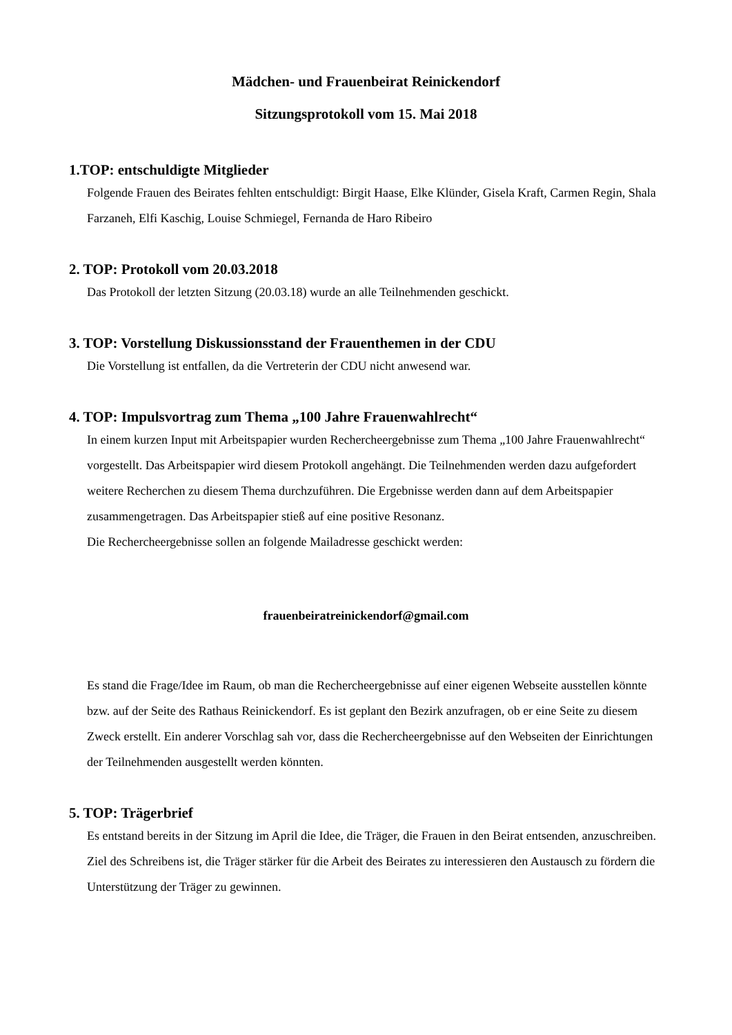Mädchen- und Frauenbeirat Reinickendorf
Sitzungsprotokoll vom 15. Mai 2018
1.TOP: entschuldigte Mitglieder
Folgende Frauen des Beirates fehlten entschuldigt: Birgit Haase, Elke Klünder, Gisela Kraft, Carmen Regin, Shala Farzaneh, Elfi Kaschig, Louise Schmiegel, Fernanda de Haro Ribeiro
2. TOP: Protokoll vom 20.03.2018
Das Protokoll der letzten Sitzung (20.03.18) wurde an alle Teilnehmenden geschickt.
3. TOP: Vorstellung Diskussionsstand der Frauenthemen in der CDU
Die Vorstellung ist entfallen, da die Vertreterin der CDU nicht anwesend war.
4. TOP: Impulsvortrag zum Thema „100 Jahre Frauenwahlrecht“
In einem kurzen Input mit Arbeitspapier wurden Rechercheergebnisse zum Thema „100 Jahre Frauenwahlrecht“ vorgestellt. Das Arbeitspapier wird diesem Protokoll angehängt. Die Teilnehmenden werden dazu aufgefordert weitere Recherchen zu diesem Thema durchzuführen. Die Ergebnisse werden dann auf dem Arbeitspapier zusammengetragen. Das Arbeitspapier stieß auf eine positive Resonanz.
Die Rechercheergebnisse sollen an folgende Mailadresse geschickt werden:
frauenbeiratreinickendorf@gmail.com
Es stand die Frage/Idee im Raum, ob man die Rechercheergebnisse auf einer eigenen Webseite ausstellen könnte bzw. auf der Seite des Rathaus Reinickendorf. Es ist geplant den Bezirk anzufragen, ob er eine Seite zu diesem Zweck erstellt. Ein anderer Vorschlag sah vor, dass die Rechercheergebnisse auf den Webseiten der Einrichtungen der Teilnehmenden ausgestellt werden könnten.
5. TOP: Trägerbrief
Es entstand bereits in der Sitzung im April die Idee, die Träger, die Frauen in den Beirat entsenden, anzuschreiben. Ziel des Schreibens ist, die Träger stärker für die Arbeit des Beirates zu interessieren den Austausch zu fördern die Unterstützung der Träger zu gewinnen.